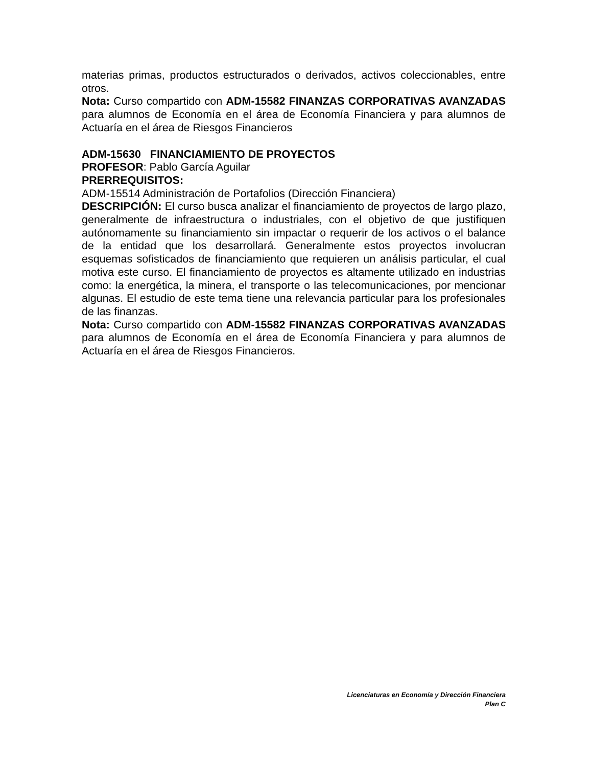materias primas, productos estructurados o derivados, activos coleccionables, entre otros.
Nota: Curso compartido con ADM-15582 FINANZAS CORPORATIVAS AVANZADAS para alumnos de Economía en el área de Economía Financiera y para alumnos de Actuaría en el área de Riesgos Financieros
ADM-15630 FINANCIAMIENTO DE PROYECTOS
PROFESOR: Pablo García Aguilar
PRERREQUISITOS:
ADM-15514 Administración de Portafolios (Dirección Financiera)
DESCRIPCIÓN: El curso busca analizar el financiamiento de proyectos de largo plazo, generalmente de infraestructura o industriales, con el objetivo de que justifiquen autónomamente su financiamiento sin impactar o requerir de los activos o el balance de la entidad que los desarrollará. Generalmente estos proyectos involucran esquemas sofisticados de financiamiento que requieren un análisis particular, el cual motiva este curso. El financiamiento de proyectos es altamente utilizado en industrias como: la energética, la minera, el transporte o las telecomunicaciones, por mencionar algunas. El estudio de este tema tiene una relevancia particular para los profesionales de las finanzas.
Nota: Curso compartido con ADM-15582 FINANZAS CORPORATIVAS AVANZADAS para alumnos de Economía en el área de Economía Financiera y para alumnos de Actuaría en el área de Riesgos Financieros.
Licenciaturas en Economía y Dirección Financiera
Plan C